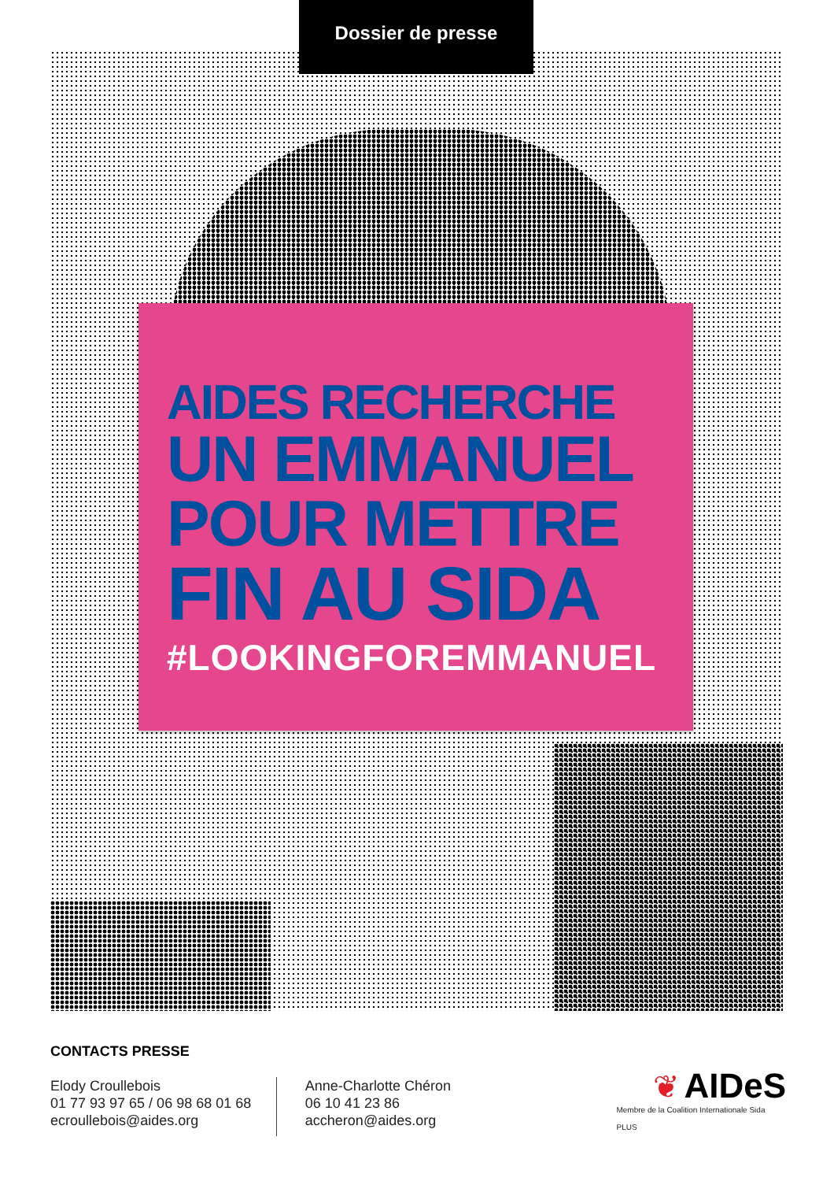Dossier de presse
AIDES RECHERCHE
UN EMMANUEL
POUR METTRE
FIN AU SIDA
#LOOKINGFOREMMANUEL
CONTACTS PRESSE
Elody Croullebois
01 77 93 97 65 / 06 98 68 01 68
ecroullebois@aides.org
Anne-Charlotte Chéron
06 10 41 23 86
accheron@aides.org
❦ AIDeS
Membre de la Coalition Internationale Sida PLUS